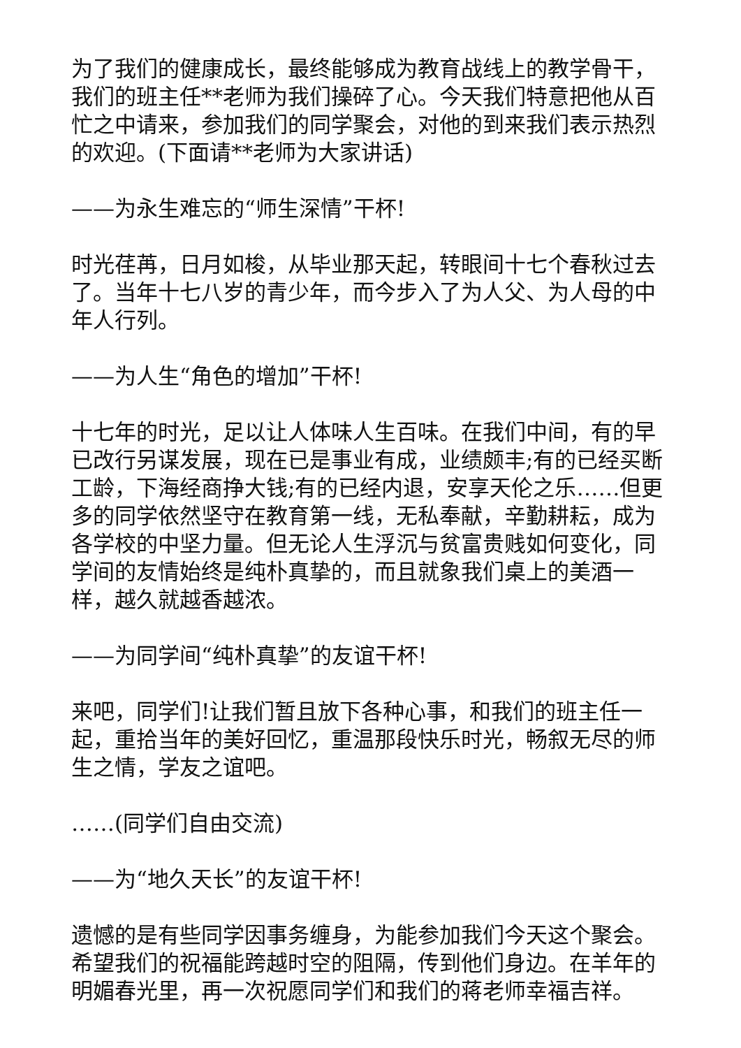为了我们的健康成长，最终能够成为教育战线上的教学骨干，我们的班主任**老师为我们操碎了心。今天我们特意把他从百忙之中请来，参加我们的同学聚会，对他的到来我们表示热烈的欢迎。(下面请**老师为大家讲话)
——为永生难忘的“师生深情”干杯!
时光荏苒，日月如梭，从毕业那天起，转眼间十七个春秋过去了。当年十七八岁的青少年，而今步入了为人父、为人母的中年人行列。
——为人生“角色的增加”干杯!
十七年的时光，足以让人体味人生百味。在我们中间，有的早已改行另谋发展，现在已是事业有成，业绩颇丰;有的已经买断工龄，下海经商挣大钱;有的已经内退，安享天伦之乐……但更多的同学依然坚守在教育第一线，无私奉献，辛勤耕耘，成为各学校的中坚力量。但无论人生浮沉与贫富贵贱如何变化，同学间的友情始终是纯朴真挚的，而且就象我们桌上的美酒一样，越久就越香越浓。
——为同学间“纯朴真挚”的友谊干杯!
来吧，同学们!让我们暂且放下各种心事，和我们的班主任一起，重拾当年的美好回忆，重温那段快乐时光，畅叙无尽的师生之情，学友之谊吧。
……(同学们自由交流)
——为“地久天长”的友谊干杯!
遗憾的是有些同学因事务缠身，为能参加我们今天这个聚会。希望我们的祝福能跨越时空的阻隔，传到他们身边。在羊年的明媚春光里，再一次祝愿同学们和我们的蒋老师幸福吉祥。